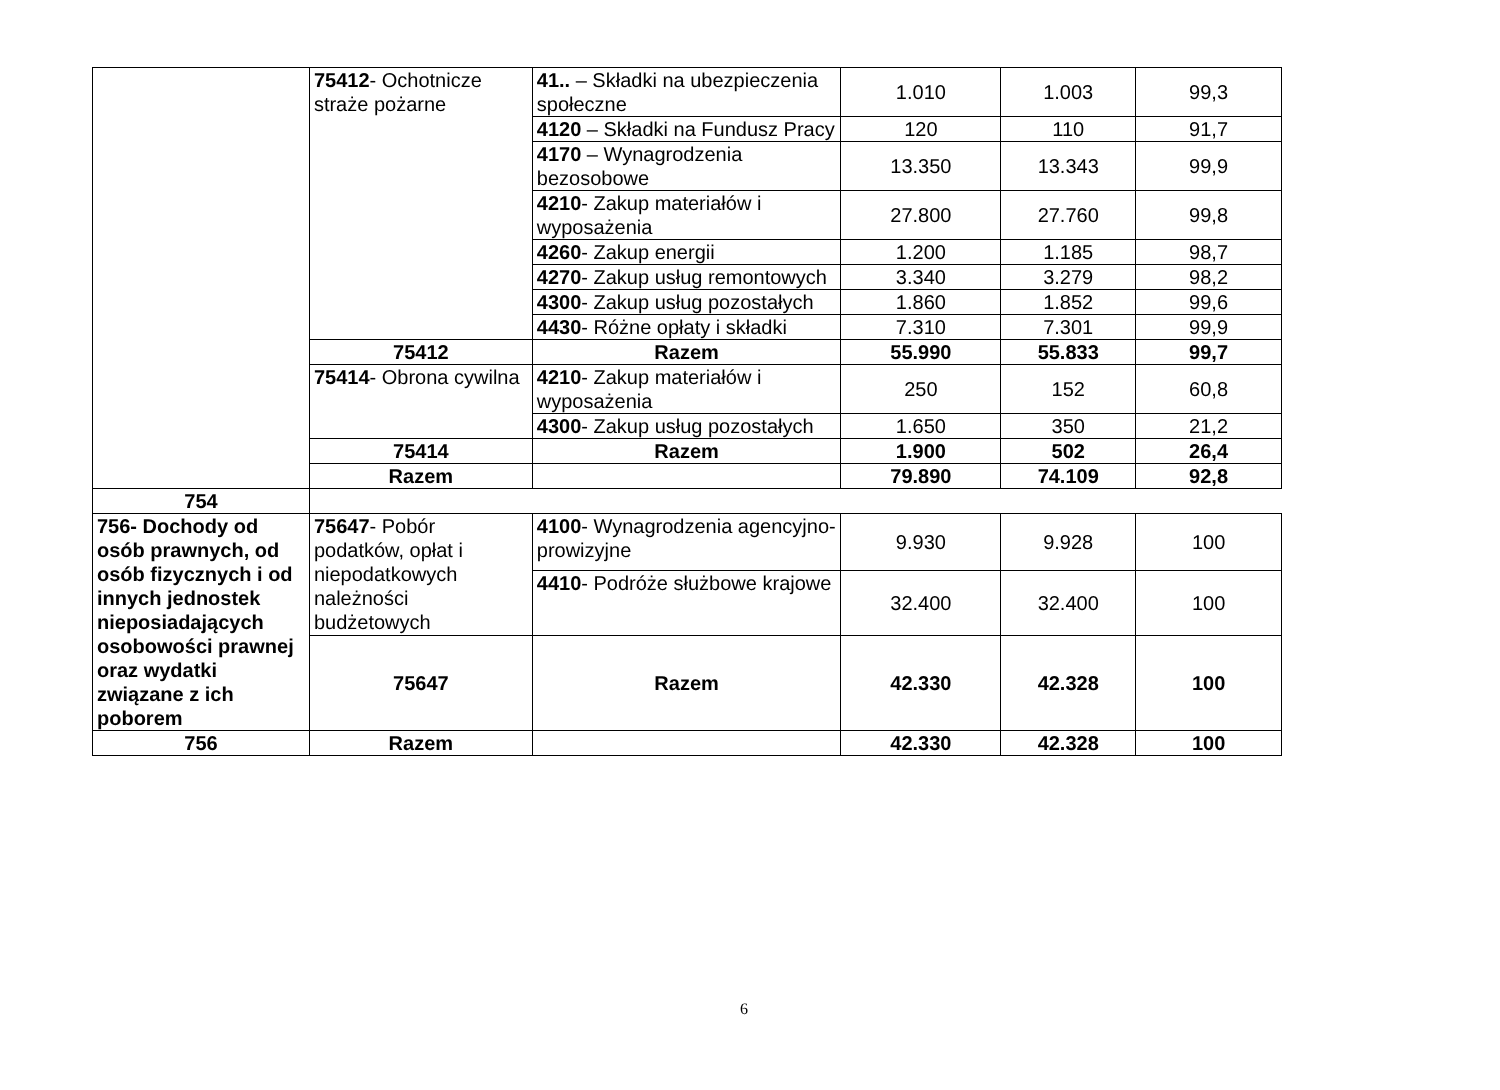| | 75412 - Ochotnicze straże pożarne | 41.. – Składki na ubezpieczenia społeczne | 1.010 | 1.003 | 99,3 |
| | | 4120 – Składki na Fundusz Pracy | 120 | 110 | 91,7 |
| | | 4170 – Wynagrodzenia bezosobowe | 13.350 | 13.343 | 99,9 |
| | | 4210 - Zakup materiałów i wyposażenia | 27.800 | 27.760 | 99,8 |
| | | 4260 - Zakup energii | 1.200 | 1.185 | 98,7 |
| | | 4270 - Zakup usług remontowych | 3.340 | 3.279 | 98,2 |
| | | 4300 - Zakup usług pozostałych | 1.860 | 1.852 | 99,6 |
| | | 4430 - Różne opłaty i składki | 7.310 | 7.301 | 99,9 |
| | 75412 | Razem | 55.990 | 55.833 | 99,7 |
| | 75414 - Obrona cywilna | 4210 - Zakup materiałów i wyposażenia | 250 | 152 | 60,8 |
| | | 4300 - Zakup usług pozostałych | 1.650 | 350 | 21,2 |
| | 75414 | Razem | 1.900 | 502 | 26,4 |
| | Razem | | 79.890 | 74.109 | 92,8 |
| 754 | | | | | |
| 756- Dochody od osób prawnych, od osób fizycznych i od innych jednostek nieposiadających osobowości prawnej oraz wydatki związane z ich poborem | 75647 - Pobór podatków, opłat i niepodatkowych należności budżetowych | 4100 - Wynagrodzenia agencyjno-prowizyjne | 9.930 | 9.928 | 100 |
| | | 4410 - Podróże służbowe krajowe | 32.400 | 32.400 | 100 |
| | 75647 | Razem | 42.330 | 42.328 | 100 |
| 756 | Razem | | 42.330 | 42.328 | 100 |
6